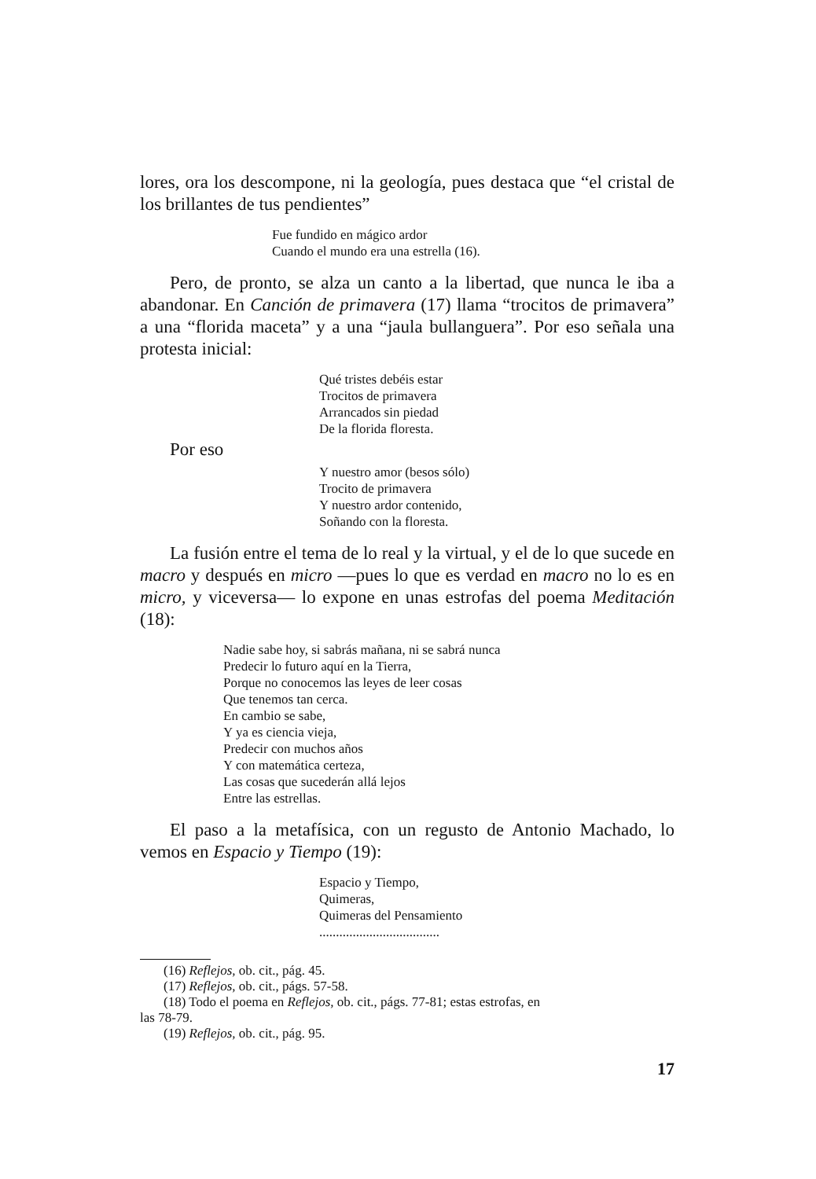lores, ora los descompone, ni la geología, pues destaca que “el cristal de los brillantes de tus pendientes”
Fue fundido en mágico ardor
Cuando el mundo era una estrella (16).
Pero, de pronto, se alza un canto a la libertad, que nunca le iba a abandonar. En Canción de primavera (17) llama “trocitos de primavera” a una “florida maceta” y a una “jaula bullanguera”. Por eso señala una protesta inicial:
Qué tristes debéis estar
Trocitos de primavera
Arrancados sin piedad
De la florida floresta.
Por eso
Y nuestro amor (besos sólo)
Trocito de primavera
Y nuestro ardor contenido,
Soñando con la floresta.
La fusión entre el tema de lo real y la virtual, y el de lo que sucede en macro y después en micro —pues lo que es verdad en macro no lo es en micro, y viceversa— lo expone en unas estrofas del poema Meditación (18):
Nadie sabe hoy, si sabrás mañana, ni se sabrá nunca
Predecir lo futuro aquí en la Tierra,
Porque no conocemos las leyes de leer cosas
Que tenemos tan cerca.
En cambio se sabe,
Y ya es ciencia vieja,
Predecir con muchos años
Y con matemática certeza,
Las cosas que sucederán allá lejos
Entre las estrellas.
El paso a la metafísica, con un regusto de Antonio Machado, lo vemos en Espacio y Tiempo (19):
Espacio y Tiempo,
Quimeras,
Quimeras del Pensamiento
....................................
(16) Reflejos, ob. cit., pág. 45.
(17) Reflejos, ob. cit., págs. 57-58.
(18) Todo el poema en Reflejos, ob. cit., págs. 77-81; estas estrofas, en
las 78-79.
(19) Reflejos, ob. cit., pág. 95.
17